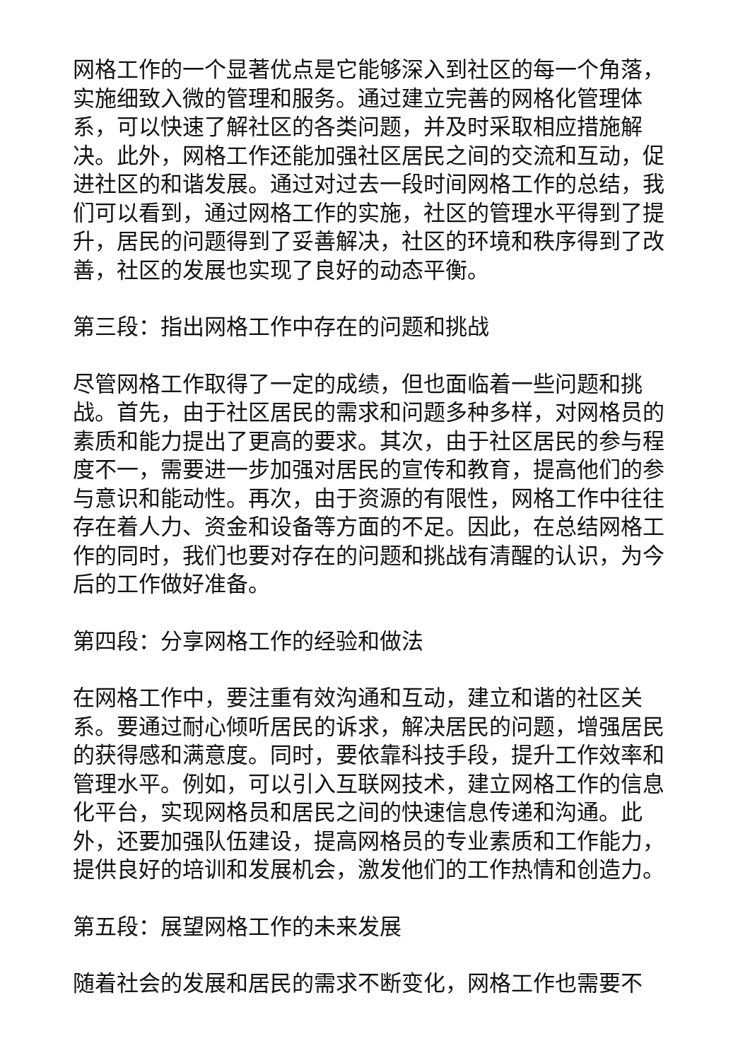网格工作的一个显著优点是它能够深入到社区的每一个角落，实施细致入微的管理和服务。通过建立完善的网格化管理体系，可以快速了解社区的各类问题，并及时采取相应措施解决。此外，网格工作还能加强社区居民之间的交流和互动，促进社区的和谐发展。通过对过去一段时间网格工作的总结，我们可以看到，通过网格工作的实施，社区的管理水平得到了提升，居民的问题得到了妥善解决，社区的环境和秩序得到了改善，社区的发展也实现了良好的动态平衡。
第三段：指出网格工作中存在的问题和挑战
尽管网格工作取得了一定的成绩，但也面临着一些问题和挑战。首先，由于社区居民的需求和问题多种多样，对网格员的素质和能力提出了更高的要求。其次，由于社区居民的参与程度不一，需要进一步加强对居民的宣传和教育，提高他们的参与意识和能动性。再次，由于资源的有限性，网格工作中往往存在着人力、资金和设备等方面的不足。因此，在总结网格工作的同时，我们也要对存在的问题和挑战有清醒的认识，为今后的工作做好准备。
第四段：分享网格工作的经验和做法
在网格工作中，要注重有效沟通和互动，建立和谐的社区关系。要通过耐心倾听居民的诉求，解决居民的问题，增强居民的获得感和满意度。同时，要依靠科技手段，提升工作效率和管理水平。例如，可以引入互联网技术，建立网格工作的信息化平台，实现网格员和居民之间的快速信息传递和沟通。此外，还要加强队伍建设，提高网格员的专业素质和工作能力，提供良好的培训和发展机会，激发他们的工作热情和创造力。
第五段：展望网格工作的未来发展
随着社会的发展和居民的需求不断变化，网格工作也需要不